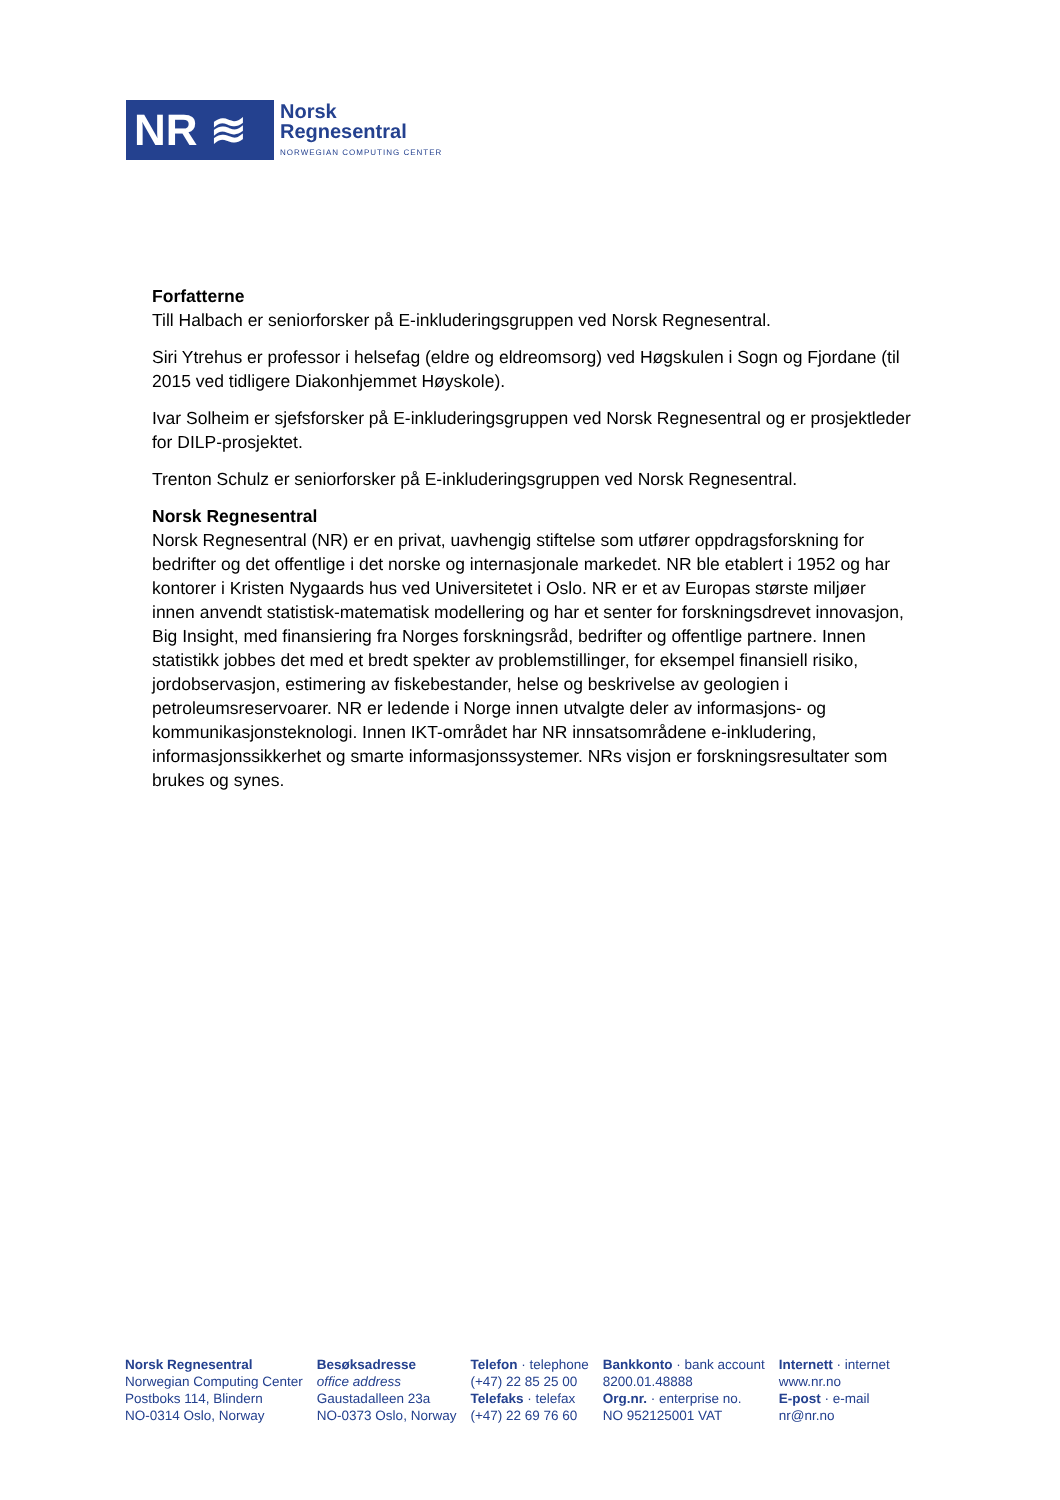NR ≋
Norsk
Regnesentral
NORWEGIAN COMPUTING CENTER
Forfatterne
Till Halbach er seniorforsker på E-inkluderingsgruppen ved Norsk Regnesentral.
Siri Ytrehus er professor i helsefag (eldre og eldreomsorg) ved Høgskulen i Sogn og Fjordane (til 2015 ved tidligere Diakonhjemmet Høyskole).
Ivar Solheim er sjefsforsker på E-inkluderingsgruppen ved Norsk Regnesentral og er prosjektleder for DILP-prosjektet.
Trenton Schulz er seniorforsker på E-inkluderingsgruppen ved Norsk Regnesentral.
Norsk Regnesentral
Norsk Regnesentral (NR) er en privat, uavhengig stiftelse som utfører oppdragsforskning for bedrifter og det offentlige i det norske og internasjonale markedet. NR ble etablert i 1952 og har kontorer i Kristen Nygaards hus ved Universitetet i Oslo. NR er et av Europas største miljøer innen anvendt statistisk-matematisk modellering og har et senter for forskningsdrevet innovasjon, Big Insight, med finansiering fra Norges forskningsråd, bedrifter og offentlige partnere. Innen statistikk jobbes det med et bredt spekter av problemstillinger, for eksempel finansiell risiko, jordobservasjon, estimering av fiskebestander, helse og beskrivelse av geologien i petroleumsreservoarer. NR er ledende i Norge innen utvalgte deler av informasjons- og kommunikasjonsteknologi. Innen IKT-området har NR innsatsområdene e-inkludering, informasjonssikkerhet og smarte informasjonssystemer. NRs visjon er forskningsresultater som brukes og synes.
Norsk Regnesentral
Norwegian Computing Center
Postboks 114, Blindern
NO-0314 Oslo, Norway
Besøksadresse
office address
Gaustadalleen 23a
NO-0373 Oslo, Norway
Telefon · telephone
(+47) 22 85 25 00
Telefaks · telefax
(+47) 22 69 76 60
Bankkonto · bank account
8200.01.48888
Org.nr. · enterprise no.
NO 952125001 VAT
Internett · internet
www.nr.no
E-post · e-mail
nr@nr.no